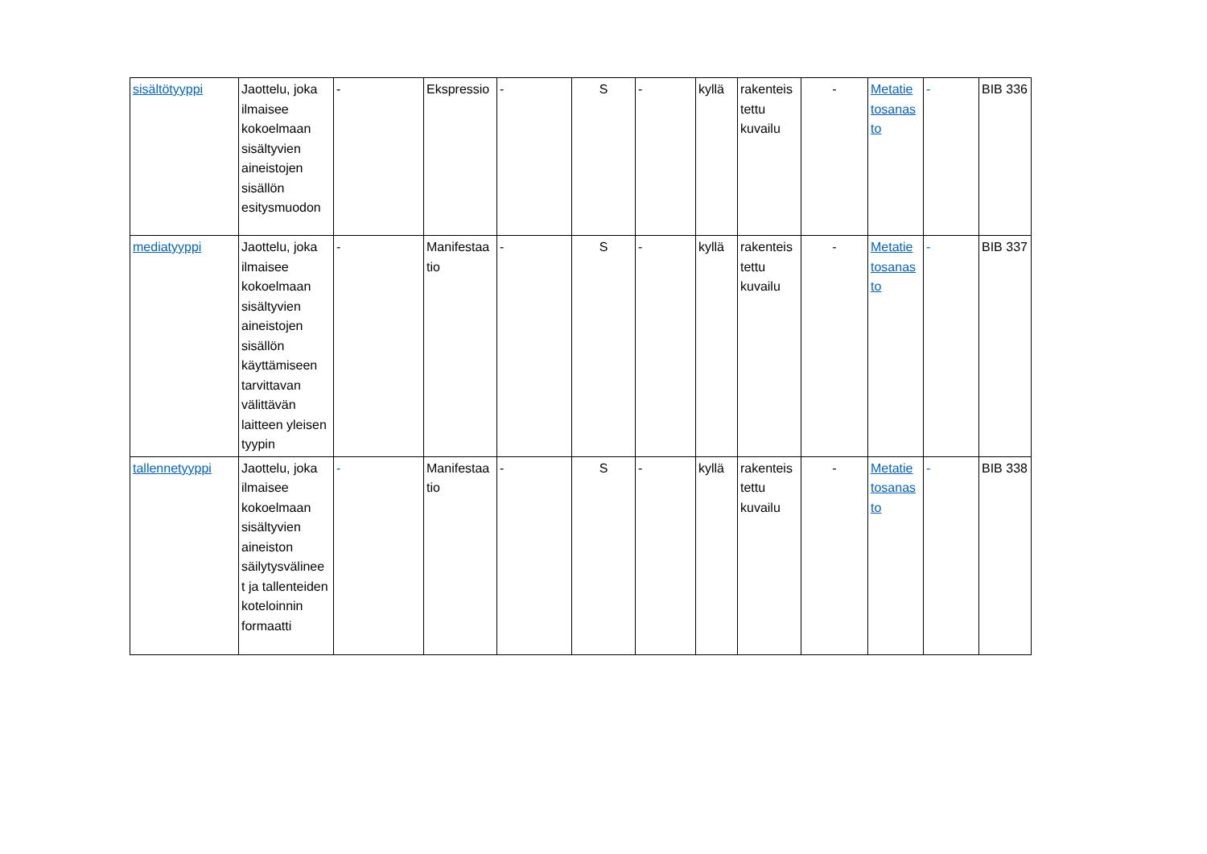| sisältötyyppi | Jaottelu, joka ilmaisee kokoelmaan sisältyvien aineistojen sisällön esitysmuodon | - | Ekspressio | - | S | - | kyllä | rakenteis tettu kuvailu | - | Metatie tosanas to | - | BIB 336 |
| mediatyyppi | Jaottelu, joka ilmaisee kokoelmaan sisältyvien aineistojen sisällön käyttämiseen tarvittavan välittävän laitteen yleisen tyypin | - | Manifestaa tio | - | S | - | kyllä | rakenteis tettu kuvailu | - | Metatie tosanas to | - | BIB 337 |
| tallennetyyppi | Jaottelu, joka ilmaisee kokoelmaan sisältyvien aineiston säilytysvälinee t ja tallenteiden koteloinnin formaatti | - | Manifestaa tio | - | S | - | kyllä | rakenteis tettu kuvailu | - | Metatie tosanas to | - | BIB 338 |